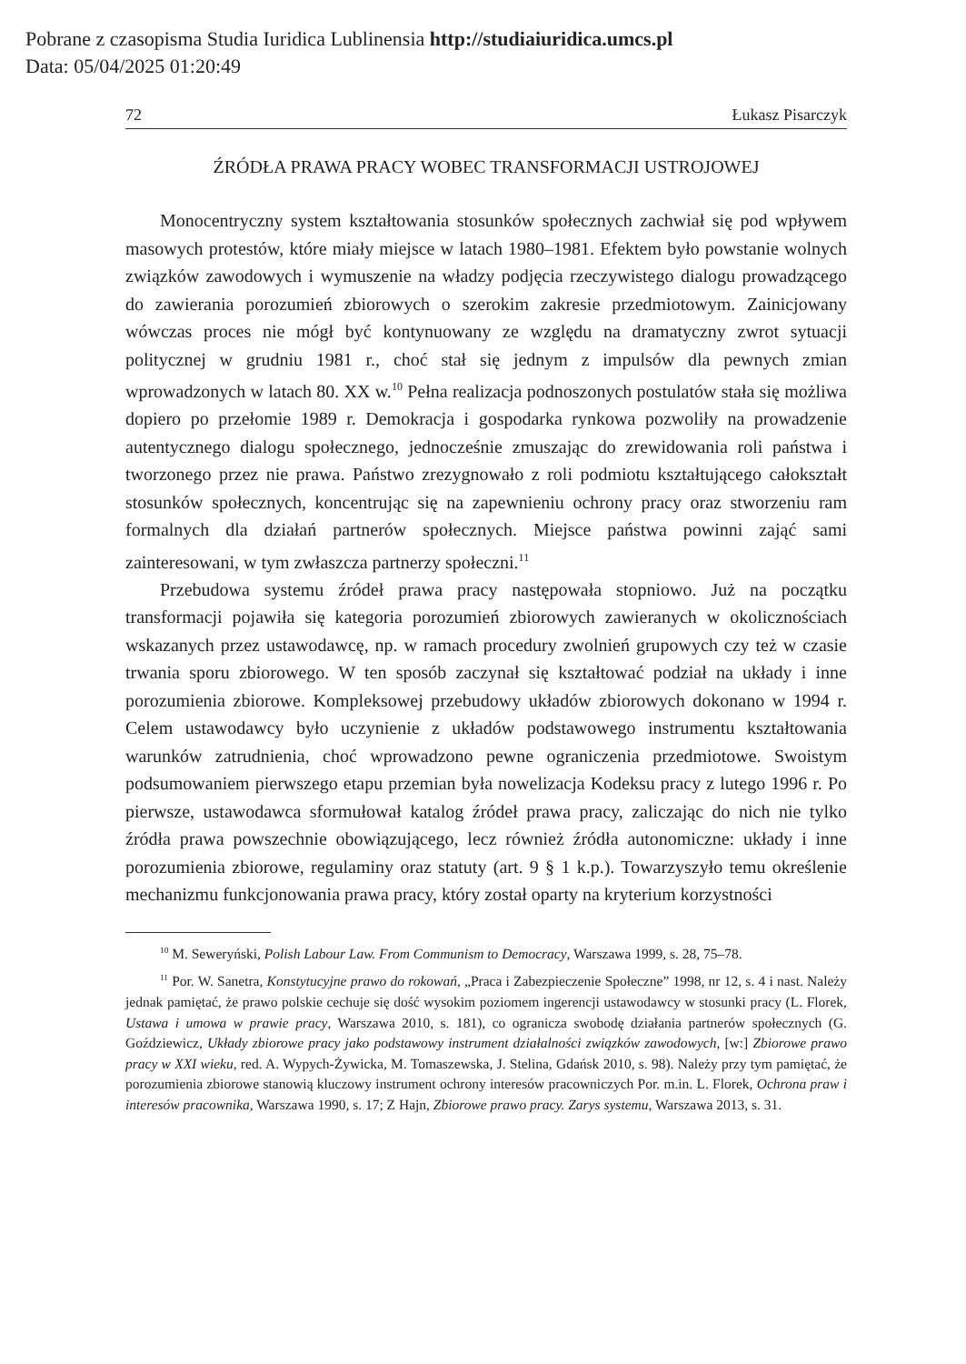Pobrane z czasopisma Studia Iuridica Lublinensia http://studiaiuridica.umcs.pl
Data: 05/04/2025 01:20:49
72 Łukasz Pisarczyk
ŹRÓDŁA PRAWA PRACY WOBEC TRANSFORMACJI USTROJOWEJ
Monocentryczny system kształtowania stosunków społecznych zachwiał się pod wpływem masowych protestów, które miały miejsce w latach 1980–1981. Efektem było powstanie wolnych związków zawodowych i wymuszenie na władzy podjęcia rzeczywistego dialogu prowadzącego do zawierania porozumień zbiorowych o szerokim zakresie przedmiotowym. Zainicjowany wówczas proces nie mógł być kontynuowany ze względu na dramatyczny zwrot sytuacji politycznej w grudniu 1981 r., choć stał się jednym z impulsów dla pewnych zmian wprowadzonych w latach 80. XX w.<sup>10</sup> Pełna realizacja podnoszonych postulatów stała się możliwa dopiero po przełomie 1989 r. Demokracja i gospodarka rynkowa pozwoliły na prowadzenie autentycznego dialogu społecznego, jednocześnie zmuszając do zrewidowania roli państwa i tworzonego przez nie prawa. Państwo zrezygnowało z roli podmiotu kształtującego całokształt stosunków społecznych, koncentrując się na zapewnieniu ochrony pracy oraz stworzeniu ram formalnych dla działań partnerów społecznych. Miejsce państwa powinni zająć sami zainteresowani, w tym zwłaszcza partnerzy społeczni.<sup>11</sup>
Przebudowa systemu źródeł prawa pracy następowała stopniowo. Już na początku transformacji pojawiła się kategoria porozumień zbiorowych zawieranych w okolicznościach wskazanych przez ustawodawcę, np. w ramach procedury zwolnień grupowych czy też w czasie trwania sporu zbiorowego. W ten sposób zaczynał się kształtować podział na układy i inne porozumienia zbiorowe. Kompleksowej przebudowy układów zbiorowych dokonano w 1994 r. Celem ustawodawcy było uczynienie z układów podstawowego instrumentu kształtowania warunków zatrudnienia, choć wprowadzono pewne ograniczenia przedmiotowe. Swoistym podsumowaniem pierwszego etapu przemian była nowelizacja Kodeksu pracy z lutego 1996 r. Po pierwsze, ustawodawca sformułował katalog źródeł prawa pracy, zaliczając do nich nie tylko źródła prawa powszechnie obowiązującego, lecz również źródła autonomiczne: układy i inne porozumienia zbiorowe, regulaminy oraz statuty (art. 9 § 1 k.p.). Towarzyszyło temu określenie mechanizmu funkcjonowania prawa pracy, który został oparty na kryterium korzystności
<sup>10</sup> M. Seweryński, Polish Labour Law. From Communism to Democracy, Warszawa 1999, s. 28, 75–78.
<sup>11</sup> Por. W. Sanetra, Konstytucyjne prawo do rokowań, „Praca i Zabezpieczenie Społeczne” 1998, nr 12, s. 4 i nast. Należy jednak pamiętać, że prawo polskie cechuje się dość wysokim poziomem ingerencji ustawodawcy w stosunki pracy (L. Florek, Ustawa i umowa w prawie pracy, Warszawa 2010, s. 181), co ogranicza swobodę działania partnerów społecznych (G. Goździewicz, Układy zbiorowe pracy jako podstawowy instrument działalności związków zawodowych, [w:] Zbiorowe prawo pracy w XXI wieku, red. A. Wypych-Żywicka, M. Tomaszewska, J. Stelina, Gdańsk 2010, s. 98). Należy przy tym pamiętać, że porozumienia zbiorowe stanowią kluczowy instrument ochrony interesów pracowniczych Por. m.in. L. Florek, Ochrona praw i interesów pracownika, Warszawa 1990, s. 17; Z Hajn, Zbiorowe prawo pracy. Zarys systemu, Warszawa 2013, s. 31.